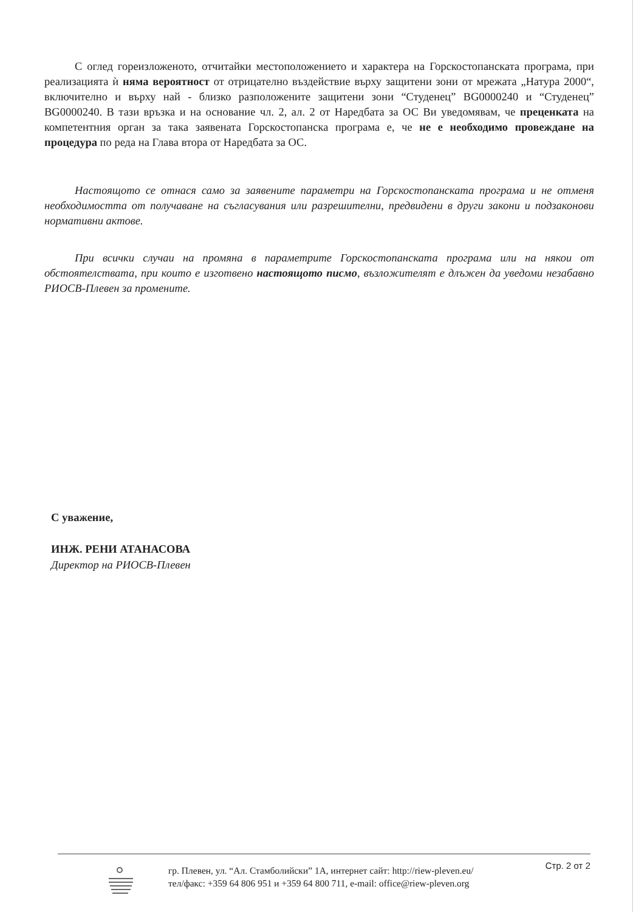С оглед гореизложеното, отчитайки местоположението и характера на Горскостопанската програма, при реализацията ѝ няма вероятност от отрицателно въздействие върху защитени зони от мрежата „Натура 2000“, включително и върху най - близко разположените защитени зони “Студенец” BG0000240 и “Студенец” BG0000240. В тази връзка и на основание чл. 2, ал. 2 от Наредбата за ОС Ви уведомявам, че преценката на компетентния орган за така заявената Горскостопанска програма е, че не е необходимо провеждане на процедура по реда на Глава втора от Наредбата за ОС.
Настоящото се отнася само за заявените параметри на Горскостопанската програма и не отменя необходимостта от получаване на съгласувания или разрешителни, предвидени в други закони и подзаконови нормативни актове.
При всички случаи на промяна в параметрите Горскостопанската програма или на някои от обстоятелствата, при които е изготвено настоящото писмо, възложителят е длъжен да уведоми незабавно РИОСВ-Плевен за промените.
С уважение,
ИНЖ. РЕНИ АТАНАСОВА
Директор на РИОСВ-Плевен
гр. Плевен, ул. “Ал. Стамболийски” 1А, интернет сайт: http://riew-pleven.eu/
тел/факс: +359 64 806 951 и +359 64 800 711, e-mail: office@riew-pleven.org
Стр. 2 от 2